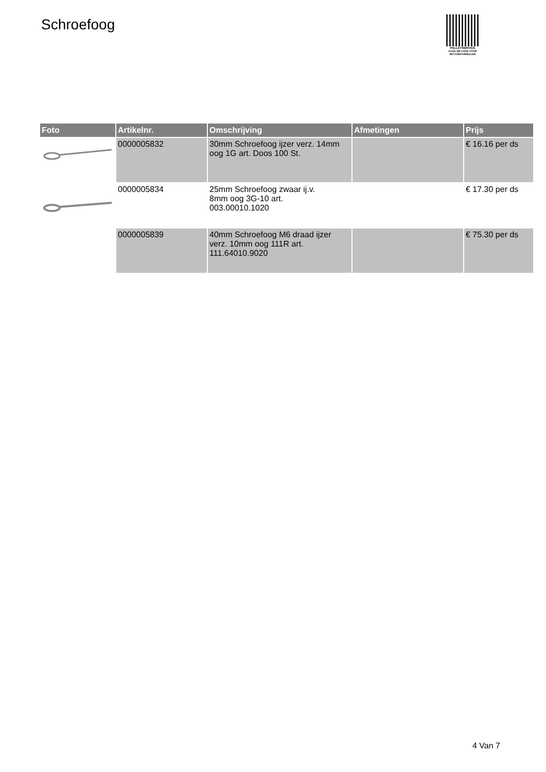Schroefoog
PALLETSERVICE
SCAN QR-CODE VOOR RETOURFORMULIER
| Foto | Artikelnr. | Omschrijving | Afmetingen | Prijs |
| --- | --- | --- | --- | --- |
| | 0000005832 | 30mm Schroefoog ijzer verz. 14mm oog 1G art. Doos 100 St. | | € 16.16 per ds |
| | 0000005834 | 25mm Schroefoog zwaar ij.v. 8mm oog 3G-10 art. 003.00010.1020 | | € 17.30 per ds |
| | 0000005839 | 40mm Schroefoog M6 draad ijzer verz. 10mm oog 111R art. 111.64010.9020 | | € 75.30 per ds |
4 Van 7